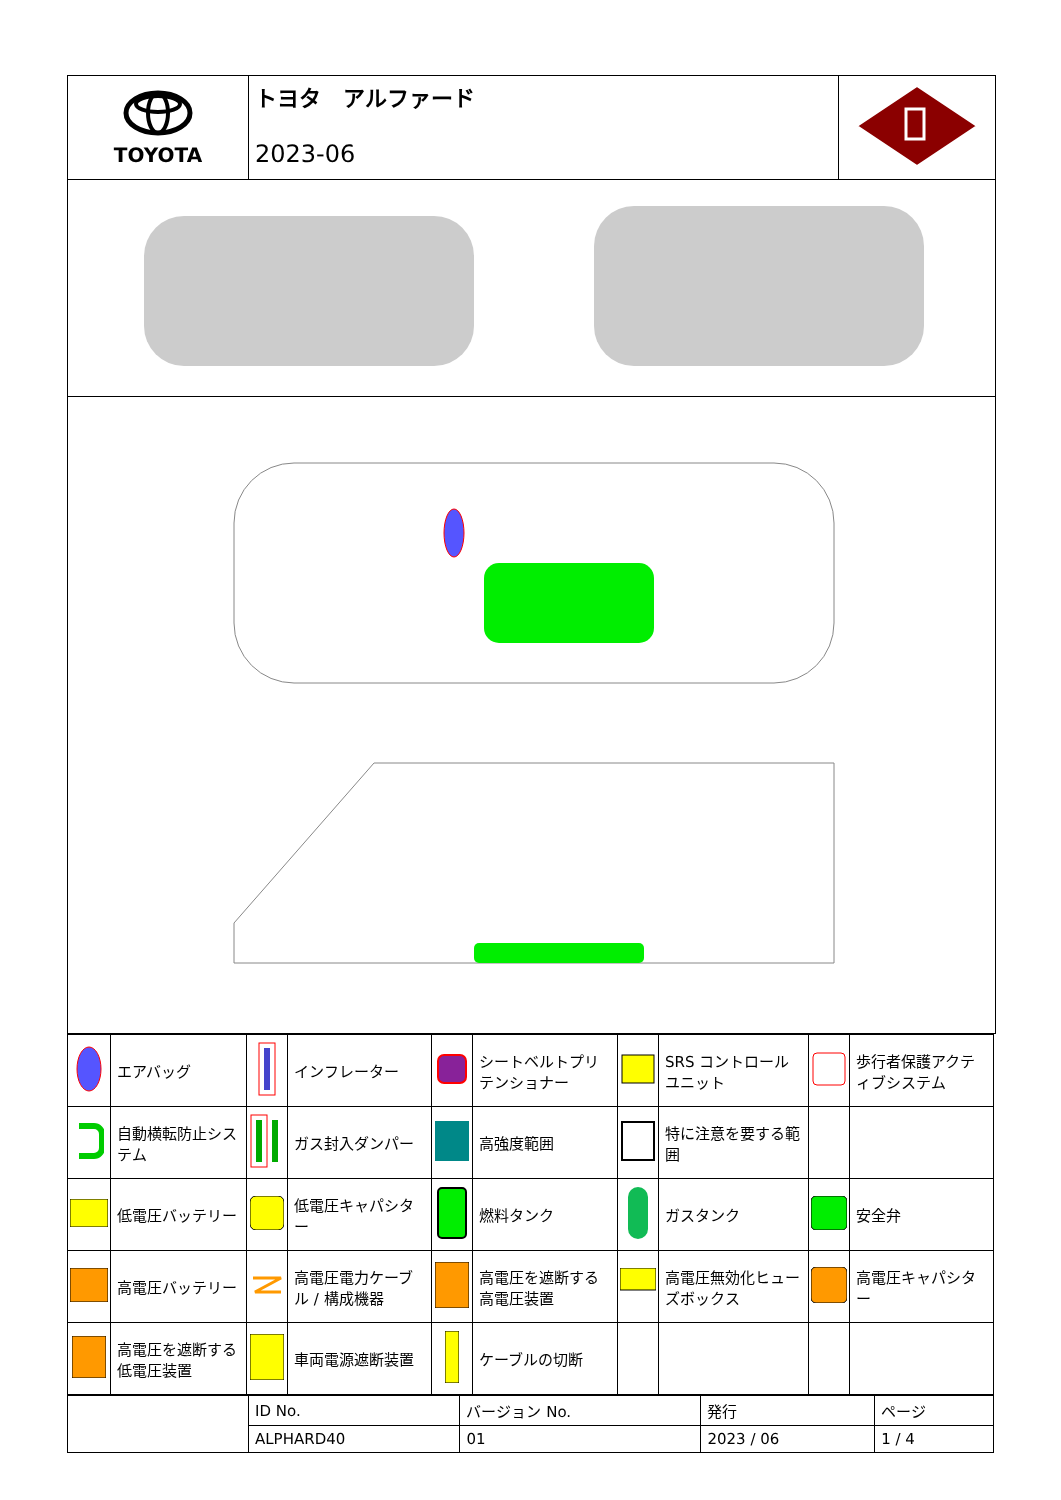| TOYOTA | トヨタ アルファード 2023-06 | |
| | エアバッグ | | インフレーター | | シートベルトプリテンショナー | | SRS コントロールユニット | | 歩行者保護アクティブシステム |
| | 自動横転防止システム | | ガス封入ダンパー | | 高強度範囲 | | 特に注意を要する範囲 | | |
| | 低電圧バッテリー | | 低電圧キャパシター | | 燃料タンク | | ガスタンク | | 安全弁 |
| | 高電圧バッテリー | | 高電圧電力ケーブル / 構成機器 | | 高電圧を遮断する高電圧装置 | | 高電圧無効化ヒューズボックス | | 高電圧キャパシター |
| | 高電圧を遮断する低電圧装置 | | 車両電源遮断装置 | | ケーブルの切断 | | | | |
| | ID No. | バージョン No. | 発行 | ページ |
| | ALPHARD40 | 01 | 2023 / 06 | 1 / 4 |